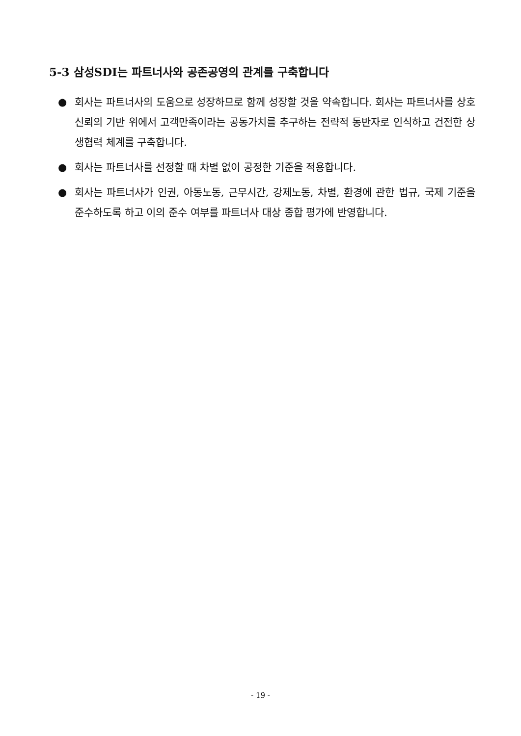5-3 삼성SDI는 파트너사와 공존공영의 관계를 구축합니다
● 회사는 파트너사의 도움으로 성장하므로 함께 성장할 것을 약속합니다. 회사는 파트너사를 상호 신뢰의 기반 위에서 고객만족이라는 공동가치를 추구하는 전략적 동반자로 인식하고 건전한 상생협력 체계를 구축합니다.
● 회사는 파트너사를 선정할 때 차별 없이 공정한 기준을 적용합니다.
● 회사는 파트너사가 인권, 아동노동, 근무시간, 강제노동, 차별, 환경에 관한 법규, 국제 기준을 준수하도록 하고 이의 준수 여부를 파트너사 대상 종합 평가에 반영합니다.
- 19 -